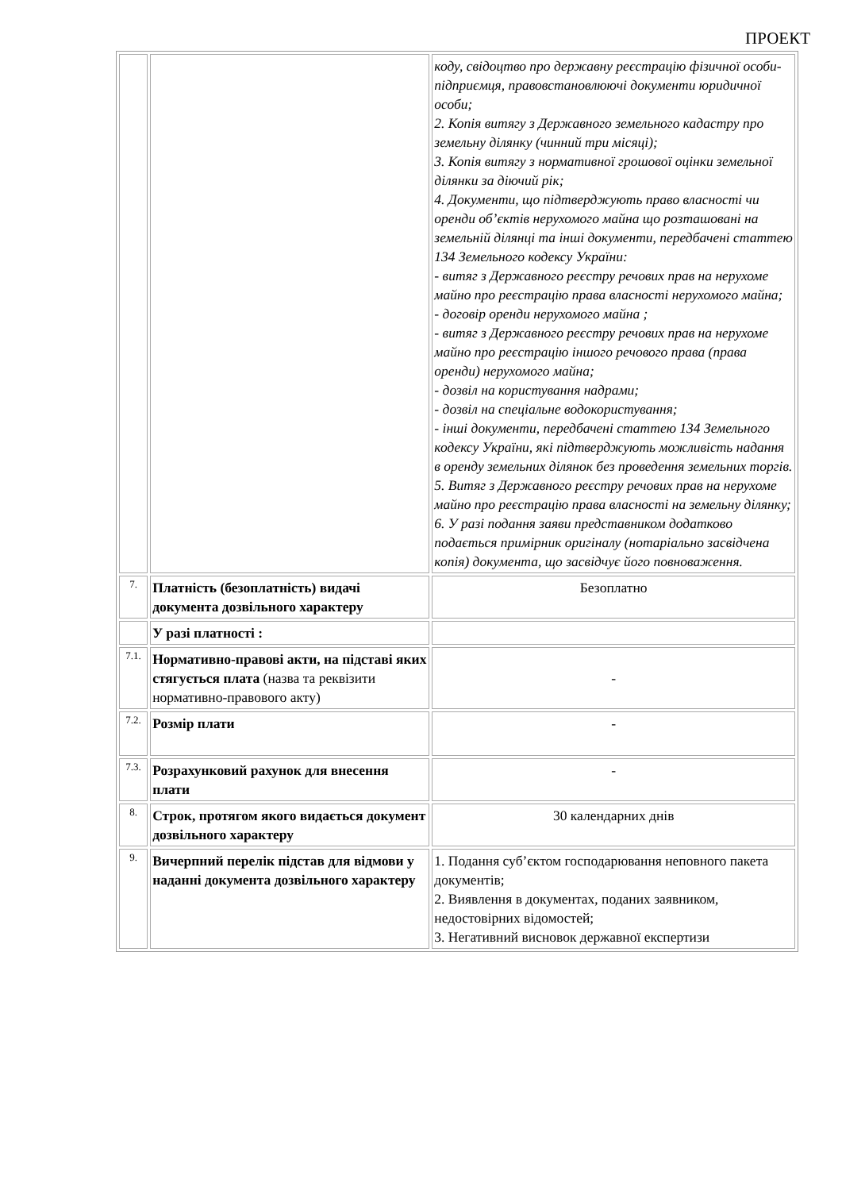ПРОЕКТ
| | | коду, свідоцтво про державну реєстрацію фізичної особи-підприємця, правовстановлюючі документи юридичної особи; 2. Копія витягу з Державного земельного кадастру про земельну ділянку (чинний три місяці); 3. Копія витягу з нормативної грошової оцінки земельної ділянки за діючий рік; 4. Документи, що підтверджують право власності чи оренди об’єктів нерухомого майна що розташовані на земельній ділянці та інші документи, передбачені статтею 134 Земельного кодексу України: - витяг з Державного реєстру речових прав на нерухоме майно про реєстрацію права власності нерухомого майна; - договір оренди нерухомого майна ; - витяг з Державного реєстру речових прав на нерухоме майно про реєстрацію іншого речового права (права оренди) нерухомого майна; - дозвіл на користування надрами; - дозвіл на спеціальне водокористування; - інші документи, передбачені статтею 134 Земельного кодексу України, які підтверджують можливість надання в оренду земельних ділянок без проведення земельних торгів. 5. Витяг з Державного реєстру речових прав на нерухоме майно про реєстрацію права власності на земельну ділянку; 6. У разі подання заяви представником додатково подається примірник оригіналу (нотаріально засвідчена копія) документа, що засвідчує його повноваження. |
| 7. | Платність (безоплатність) видачі документа дозвільного характеру | Безоплатно |
| | У разі платності : | |
| 7.1. | Нормативно-правові акти, на підставі яких стягується плата (назва та реквізити нормативно-правового акту) | - |
| 7.2. | Розмір плати | - |
| 7.3. | Розрахунковий рахунок для внесення плати | - |
| 8. | Строк, протягом якого видається документ дозвільного характеру | 30 календарних днів |
| 9. | Вичерпний перелік підстав для відмови у наданні документа дозвільного характеру | 1. Подання суб’єктом господарювання неповного пакета документів; 2. Виявлення в документах, поданих заявником, недостовірних відомостей; 3. Негативний висновок державної експертизи |